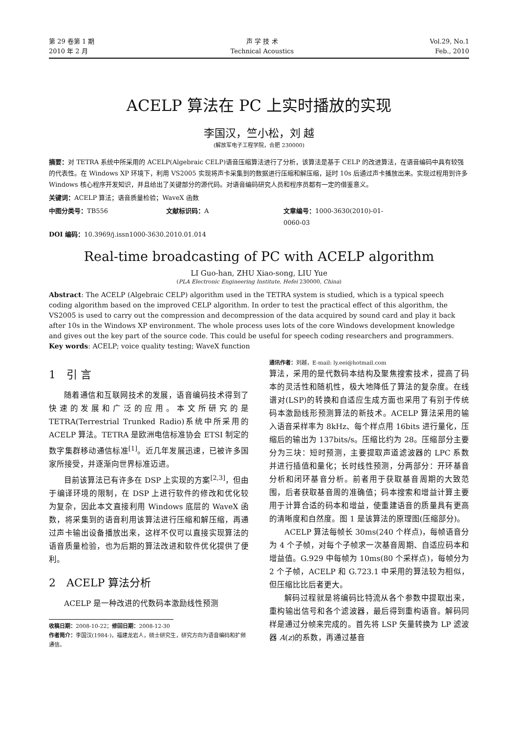第 29 卷第 1 期
2010 年 2 月
声 学 技 术
Technical Acoustics
Vol.29, No.1
Feb., 2010
ACELP 算法在 PC 上实时播放的实现
李国汉，竺小松，刘 越
(解放军电子工程学院，合肥 230000)
摘要：对 TETRA 系统中所采用的 ACELP(Algebraic CELP)语音压缩算法进行了分析，该算法是基于 CELP 的改进算法，在语音编码中具有较强的代表性。在 Windows XP 环境下，利用 VS2005 实现将声卡采集到的数据进行压缩和解压缩，延时 10s 后通过声卡播放出来。实现过程用到许多 Windows 核心程序开发知识，并且给出了关键部分的源代码。对语音编码研究人员和程序员都有一定的借鉴意义。
关键词：ACELP 算法；语音质量检验；WaveX 函数
中图分类号：TB556 文献标识码：A 文章编号：1000-3630(2010)-01-0060-03
DOI 编码：10.3969/j.issn1000-3630.2010.01.014
Real-time broadcasting of PC with ACELP algorithm
LI Guo-han, ZHU Xiao-song, LIU Yue
(PLA Electronic Engineering Institute, Hefei 230000, China)
Abstract: The ACELP (Algebraic CELP) algorithm used in the TETRA system is studied, which is a typical speech coding algorithm based on the improved CELP algorithm. In order to test the practical effect of this algorithm, the VS2005 is used to carry out the compression and decompression of the data acquired by sound card and play it back after 10s in the Windows XP environment. The whole process uses lots of the core Windows development knowledge and gives out the key part of the source code. This could be useful for speech coding researchers and programmers.
Key words: ACELP; voice quality testing; WaveX function
1　引 言
随着通信和互联网技术的发展，语音编码技术得到了快速的发展和广泛的应用。本文所研究的是 TETRA(Terrestrial Trunked Radio)系统中所采用的 ACELP 算法。TETRA 是欧洲电信标准协会 ETSI 制定的数字集群移动通信标准<sup>[1]</sup>。近几年发展迅速，已被许多国家所接受，并逐渐向世界标准迈进。
目前该算法已有许多在 DSP 上实现的方案<sup>[2,3]</sup>，但由于编译环境的限制，在 DSP 上进行软件的修改和优化较为复杂，因此本文直接利用 Windows 底层的 WaveX 函数，将采集到的语音利用该算法进行压缩和解压缩，再通过声卡输出设备播放出来，这样不仅可以直接实现算法的语音质量检验，也为后期的算法改进和软件优化提供了便利。
2　ACELP 算法分析
ACELP 是一种改进的代数码本激励线性预测
收稿日期：2008-10-22；修回日期：2008-12-30
作者简介：李国汉(1984-)，福建龙岩人，硕士研究生，研究方向为语音编码和扩频通信。
通讯作者：刘越，E-mail: ly.eei@hotmail.com
算法，采用的是代数码本结构及聚焦搜索技术，提高了码本的灵活性和随机性，极大地降低了算法的复杂度。在线谱对(LSP)的转换和自适应生成方面也采用了有别于传统码本激励线形预测算法的新技术。ACELP 算法采用的输入语音采样率为 8kHz、每个样点用 16bits 进行量化，压缩后的输出为 137bits/s。压缩比约为 28。压缩部分主要分为三块：短时预测，主要提取声道滤波器的 LPC 系数并进行插值和量化；长时线性预测，分两部分：开环基音分析和闭环基音分析。前者用于获取基音周期的大致范围，后者获取基音周的准确值；码本搜索和增益计算主要用于计算合适的码本和增益，使重建语音的质量具有更高的清晰度和自然度。图 1 是该算法的原理图(压缩部分)。
ACELP 算法每帧长 30ms(240 个样点)，每帧语音分为 4 个子帧，对每个子帧求一次基音周期、自适应码本和增益值。G.929 中每帧为 10ms(80 个采样点)，每帧分为 2 个子帧，ACELP 和 G.723.1 中采用的算法较为相似，但压缩比比后者更大。
解码过程就是将编码比特流从各个参数中提取出来，重构输出信号和各个滤波器，最后得到重构语音。解码同样是通过分帧来完成的。首先将 LSP 矢量转换为 LP 滤波器 A(z)的系数，再通过基音